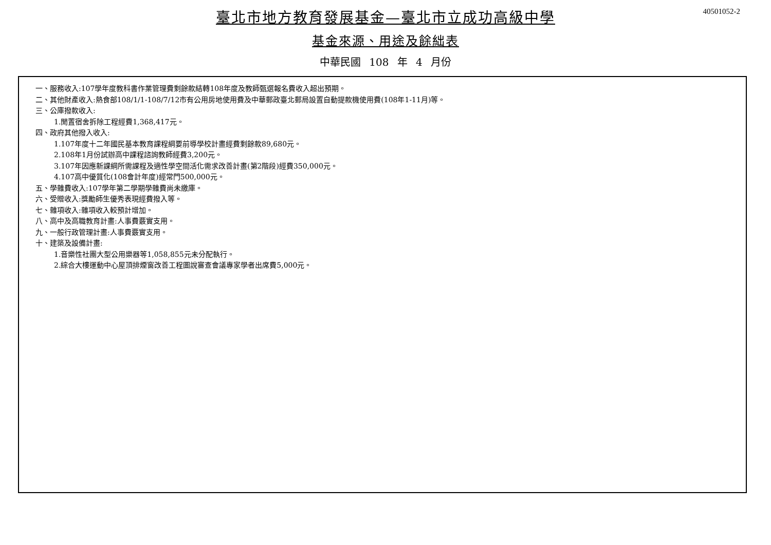40501052-2
臺北市地方教育發展基金—臺北市立成功高級中學
基金來源、用途及餘絀表
中華民國 108 年 4 月份
一、服務收入:107學年度教科書作業管理費剩餘款結轉108年度及教師甄選報名費收入超出預期。
二、其他財產收入:熱食部108/1/1-108/7/12市有公用房地使用費及中華郵政臺北郵局設置自動提款機使用費(108年1-11月)等。
三、公庫撥款收入:
1.閒置宿舍拆除工程經費1,368,417元。
四、政府其他撥入收入:
1.107年度十二年國民基本教育課程綱要前導學校計畫經費剩餘款89,680元。
2.108年1月份試辦高中課程諮詢教師經費3,200元。
3.107年因應新課綱所需課程及適性學空間活化需求改善計畫(第2階段)經費350,000元。
4.107高中優質化(108會計年度)經常門500,000元。
五、學雜費收入:107學年第二學期學雜費尚未繳庫。
六、受贈收入:獎勵師生優秀表現經費撥入等。
七、雜項收入:雜項收入較預計增加。
八、高中及高職教育計畫:人事費覈實支用。
九、一般行政管理計畫:人事費覈實支用。
十、建築及設備計畫:
1.音樂性社團大型公用樂器等1,058,855元未分配執行。
2.綜合大樓運動中心屋頂排煙窗改善工程圖說審查會議專家學者出席費5,000元。